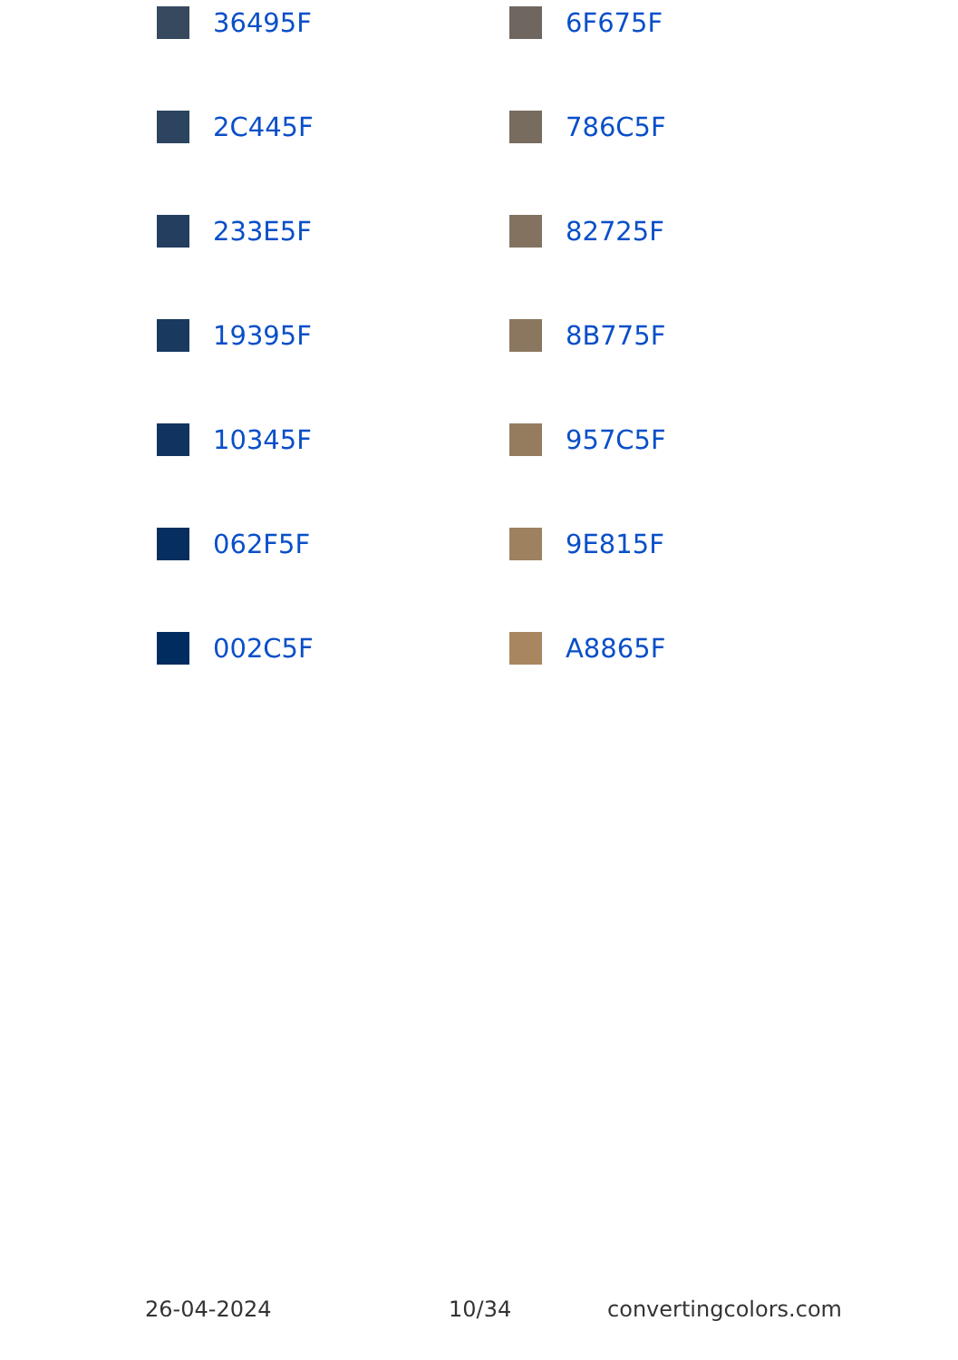36495F 6F675F
2C445F 786C5F
233E5F 82725F
19395F 8B775F
10345F 957C5F
062F5F 9E815F
002C5F A8865F
26-04-2024 10/34 convertingcolors.com